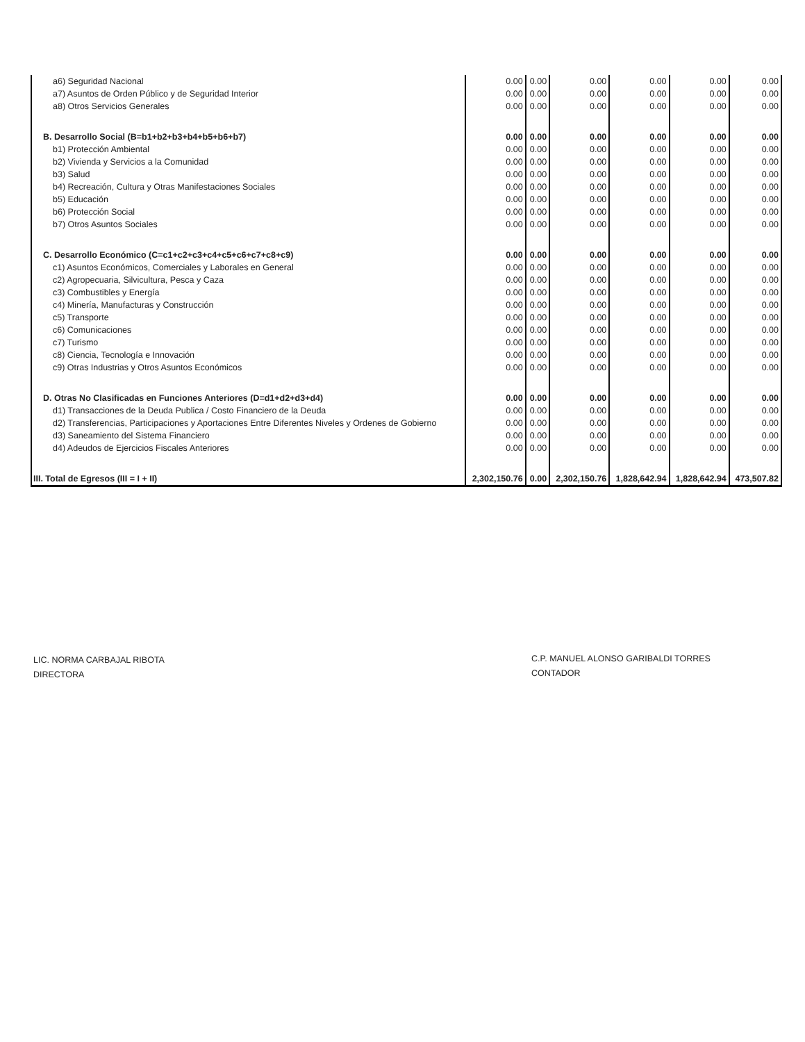| a6) Seguridad Nacional | 0.00 | 0.00 | 0.00 | 0.00 | 0.00 | 0.00 |
| a7) Asuntos de Orden Público y de Seguridad Interior | 0.00 | 0.00 | 0.00 | 0.00 | 0.00 | 0.00 |
| a8) Otros Servicios Generales | 0.00 | 0.00 | 0.00 | 0.00 | 0.00 | 0.00 |
| B. Desarrollo Social (B=b1+b2+b3+b4+b5+b6+b7) | 0.00 | 0.00 | 0.00 | 0.00 | 0.00 | 0.00 |
| b1) Protección Ambiental | 0.00 | 0.00 | 0.00 | 0.00 | 0.00 | 0.00 |
| b2) Vivienda y Servicios a la Comunidad | 0.00 | 0.00 | 0.00 | 0.00 | 0.00 | 0.00 |
| b3) Salud | 0.00 | 0.00 | 0.00 | 0.00 | 0.00 | 0.00 |
| b4) Recreación, Cultura y Otras Manifestaciones Sociales | 0.00 | 0.00 | 0.00 | 0.00 | 0.00 | 0.00 |
| b5) Educación | 0.00 | 0.00 | 0.00 | 0.00 | 0.00 | 0.00 |
| b6) Protección Social | 0.00 | 0.00 | 0.00 | 0.00 | 0.00 | 0.00 |
| b7) Otros Asuntos Sociales | 0.00 | 0.00 | 0.00 | 0.00 | 0.00 | 0.00 |
| C. Desarrollo Económico (C=c1+c2+c3+c4+c5+c6+c7+c8+c9) | 0.00 | 0.00 | 0.00 | 0.00 | 0.00 | 0.00 |
| c1) Asuntos Económicos, Comerciales y Laborales en General | 0.00 | 0.00 | 0.00 | 0.00 | 0.00 | 0.00 |
| c2) Agropecuaria, Silvicultura, Pesca y Caza | 0.00 | 0.00 | 0.00 | 0.00 | 0.00 | 0.00 |
| c3) Combustibles y Energía | 0.00 | 0.00 | 0.00 | 0.00 | 0.00 | 0.00 |
| c4) Minería, Manufacturas y Construcción | 0.00 | 0.00 | 0.00 | 0.00 | 0.00 | 0.00 |
| c5) Transporte | 0.00 | 0.00 | 0.00 | 0.00 | 0.00 | 0.00 |
| c6) Comunicaciones | 0.00 | 0.00 | 0.00 | 0.00 | 0.00 | 0.00 |
| c7) Turismo | 0.00 | 0.00 | 0.00 | 0.00 | 0.00 | 0.00 |
| c8) Ciencia, Tecnología e Innovación | 0.00 | 0.00 | 0.00 | 0.00 | 0.00 | 0.00 |
| c9) Otras Industrias y Otros Asuntos Económicos | 0.00 | 0.00 | 0.00 | 0.00 | 0.00 | 0.00 |
| D. Otras No Clasificadas en Funciones Anteriores (D=d1+d2+d3+d4) | 0.00 | 0.00 | 0.00 | 0.00 | 0.00 | 0.00 |
| d1) Transacciones de la Deuda Publica / Costo Financiero de la Deuda | 0.00 | 0.00 | 0.00 | 0.00 | 0.00 | 0.00 |
| d2) Transferencias, Participaciones y Aportaciones Entre Diferentes Niveles y Ordenes de Gobierno | 0.00 | 0.00 | 0.00 | 0.00 | 0.00 | 0.00 |
| d3) Saneamiento del Sistema Financiero | 0.00 | 0.00 | 0.00 | 0.00 | 0.00 | 0.00 |
| d4) Adeudos de Ejercicios Fiscales Anteriores | 0.00 | 0.00 | 0.00 | 0.00 | 0.00 | 0.00 |
| III. Total de Egresos (III = I + II) | 2,302,150.76 | 0.00 | 2,302,150.76 | 1,828,642.94 | 1,828,642.94 | 473,507.82 |
LIC. NORMA CARBAJAL RIBOTA
DIRECTORA
C.P. MANUEL ALONSO GARIBALDI TORRES
CONTADOR